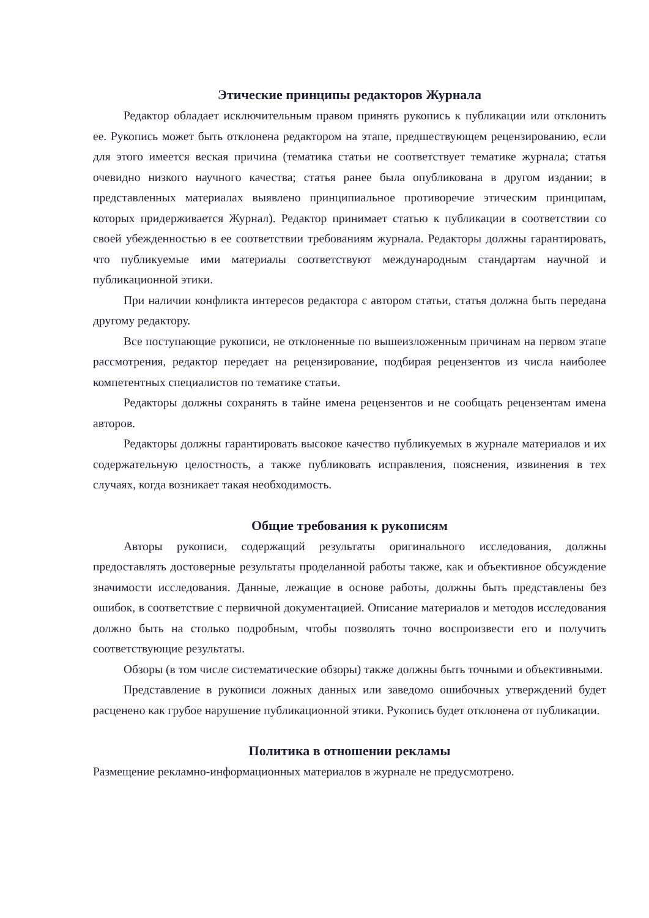Этические принципы редакторов Журнала
Редактор обладает исключительным правом принять рукопись к публикации или отклонить ее. Рукопись может быть отклонена редактором на этапе, предшествующем рецензированию, если для этого имеется веская причина (тематика статьи не соответствует тематике журнала; статья очевидно низкого научного качества; статья ранее была опубликована в другом издании; в представленных материалах выявлено принципиальное противоречие этическим принципам, которых придерживается Журнал). Редактор принимает статью к публикации в соответствии со своей убежденностью в ее соответствии требованиям журнала. Редакторы должны гарантировать, что публикуемые ими материалы соответствуют международным стандартам научной и публикационной этики.
При наличии конфликта интересов редактора с автором статьи, статья должна быть передана другому редактору.
Все поступающие рукописи, не отклоненные по вышеизложенным причинам на первом этапе рассмотрения, редактор передает на рецензирование, подбирая рецензентов из числа наиболее компетентных специалистов по тематике статьи.
Редакторы должны сохранять в тайне имена рецензентов и не сообщать рецензентам имена авторов.
Редакторы должны гарантировать высокое качество публикуемых в журнале материалов и их содержательную целостность, а также публиковать исправления, пояснения, извинения в тех случаях, когда возникает такая необходимость.
Общие требования к рукописям
Авторы рукописи, содержащий результаты оригинального исследования, должны предоставлять достоверные результаты проделанной работы также, как и объективное обсуждение значимости исследования. Данные, лежащие в основе работы, должны быть представлены без ошибок, в соответствие с первичной документацией. Описание материалов и методов исследования должно быть на столько подробным, чтобы позволять точно воспроизвести его и получить соответствующие результаты.
Обзоры (в том числе систематические обзоры) также должны быть точными и объективными.
Представление в рукописи ложных данных или заведомо ошибочных утверждений будет расценено как грубое нарушение публикационной этики. Рукопись будет отклонена от публикации.
Политика в отношении рекламы
Размещение рекламно-информационных материалов в журнале не предусмотрено.